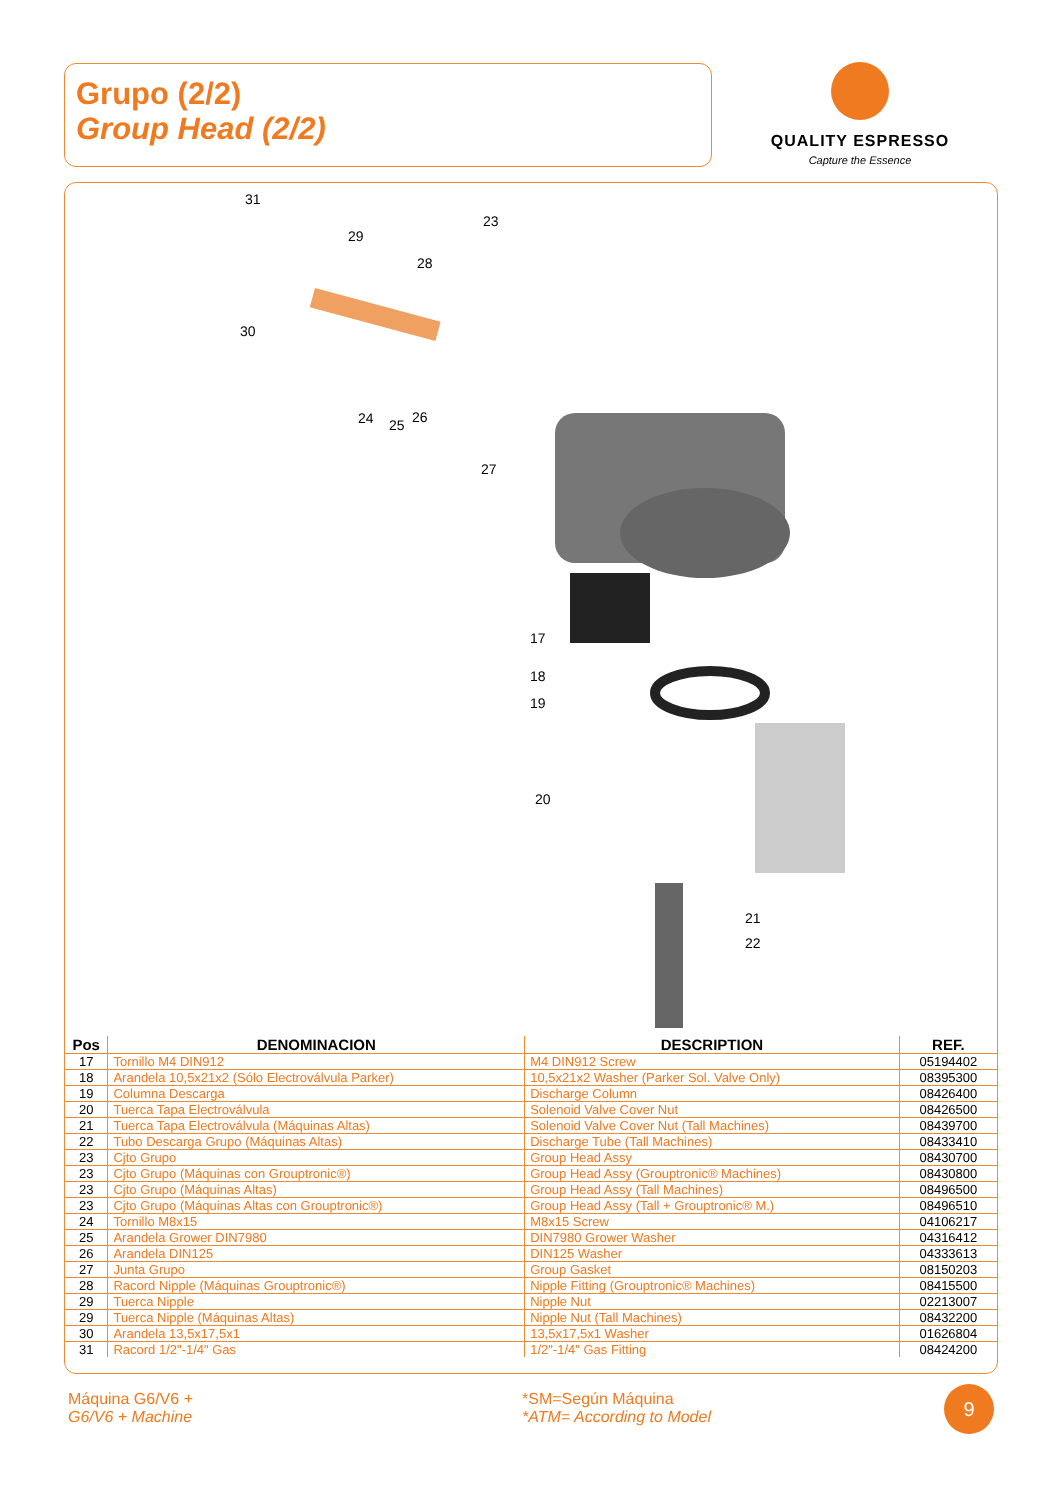Grupo (2/2)
Group Head (2/2)
QUALITY ESPRESSO
Capture the Essence
31
29
28
30
23
24 25 26
27
17
18
19
20
21
22
| Pos | DENOMINACION | DESCRIPTION | REF. |
| --- | --- | --- | --- |
| 17 | Tornillo M4 DIN912 | M4 DIN912 Screw | 05194402 |
| 18 | Arandela 10,5x21x2 (Sólo Electroválvula Parker) | 10,5x21x2 Washer (Parker Sol. Valve Only) | 08395300 |
| 19 | Columna Descarga | Discharge Column | 08426400 |
| 20 | Tuerca Tapa Electroválvula | Solenoid Valve Cover Nut | 08426500 |
| 21 | Tuerca Tapa Electroválvula (Máquinas Altas) | Solenoid Valve Cover Nut (Tall Machines) | 08439700 |
| 22 | Tubo Descarga Grupo (Máquinas Altas) | Discharge Tube (Tall Machines) | 08433410 |
| 23 | Cjto Grupo | Group Head Assy | 08430700 |
| 23 | Cjto Grupo (Máquinas con Grouptronic®) | Group Head Assy (Grouptronic® Machines) | 08430800 |
| 23 | Cjto Grupo (Máquinas Altas) | Group Head Assy (Tall Machines) | 08496500 |
| 23 | Cjto Grupo (Máquinas Altas con Grouptronic®) | Group Head Assy (Tall + Grouptronic® M.) | 08496510 |
| 24 | Tornillo M8x15 | M8x15 Screw | 04106217 |
| 25 | Arandela Grower DIN7980 | DIN7980 Grower Washer | 04316412 |
| 26 | Arandela DIN125 | DIN125 Washer | 04333613 |
| 27 | Junta Grupo | Group Gasket | 08150203 |
| 28 | Racord Nipple (Máquinas Grouptronic®) | Nipple Fitting (Grouptronic® Machines) | 08415500 |
| 29 | Tuerca Nipple | Nipple Nut | 02213007 |
| 29 | Tuerca Nipple (Máquinas Altas) | Nipple Nut (Tall Machines) | 08432200 |
| 30 | Arandela 13,5x17,5x1 | 13,5x17,5x1 Washer | 01626804 |
| 31 | Racord 1/2"-1/4" Gas | 1/2"-1/4" Gas Fitting | 08424200 |
Máquina G6/V6 +
G6/V6 + Machine
*SM=Según Máquina
*ATM= According to Model
9